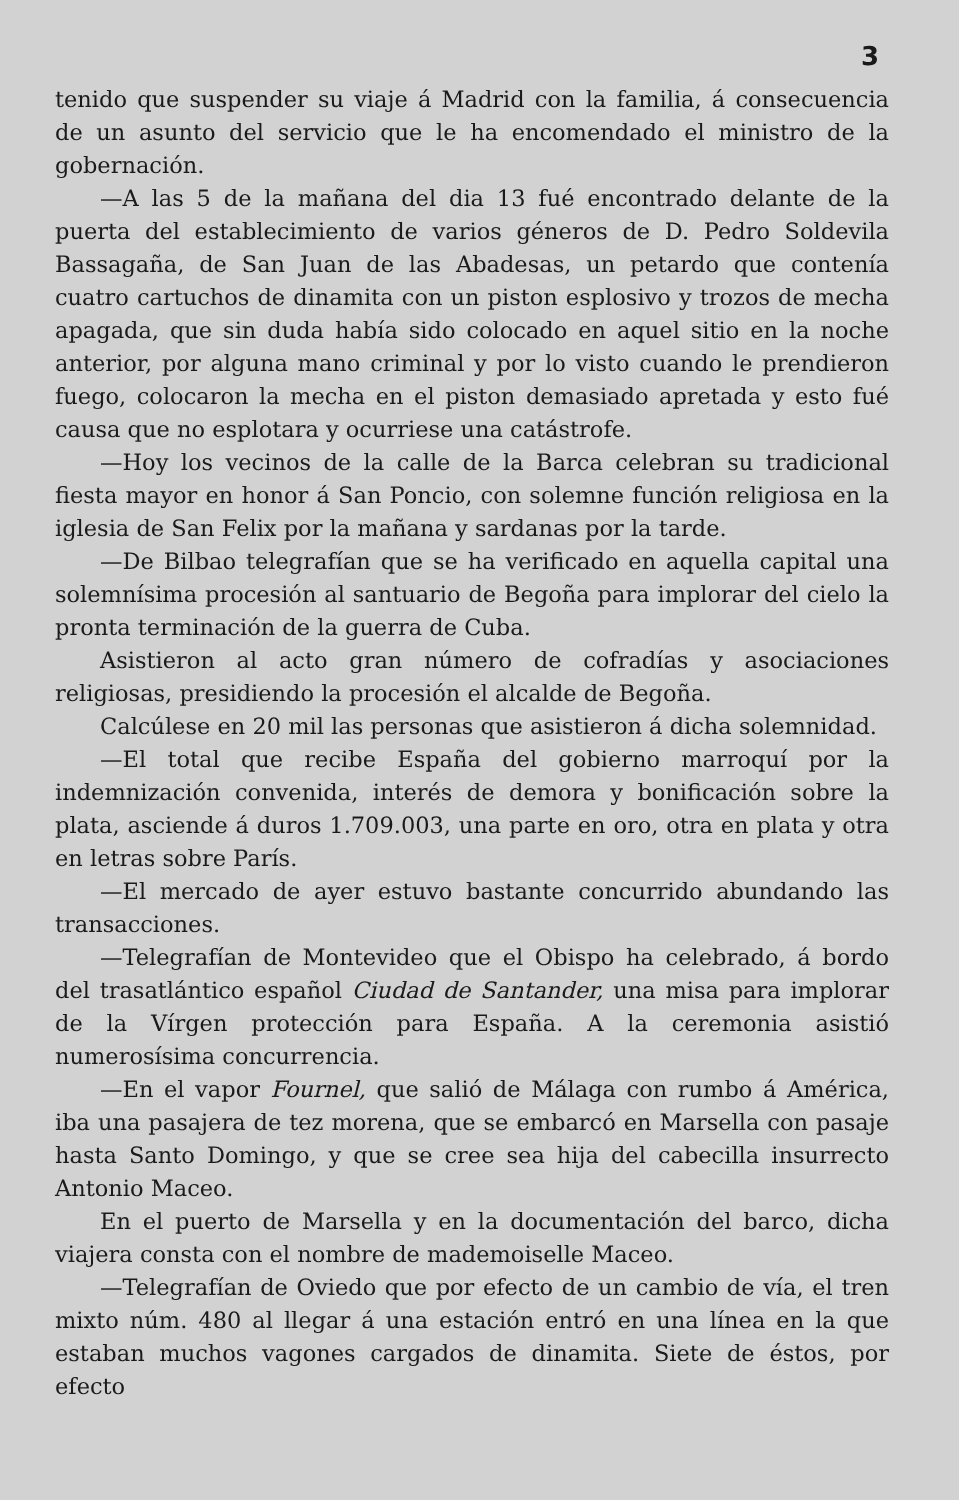3
tenido que suspender su viaje á Madrid con la familia, á consecuencia de un asunto del servicio que le ha encomendado el ministro de la gobernación.
—A las 5 de la mañana del dia 13 fué encontrado delante de la puerta del establecimiento de varios géneros de D. Pedro Soldevila Bassagaña, de San Juan de las Abadesas, un petardo que contenía cuatro cartuchos de dinamita con un piston esplosivo y trozos de mecha apagada, que sin duda había sido colocado en aquel sitio en la noche anterior, por alguna mano criminal y por lo visto cuando le prendieron fuego, colocaron la mecha en el piston demasiado apretada y esto fué causa que no esplotara y ocurriese una catástrofe.
—Hoy los vecinos de la calle de la Barca celebran su tradicional fiesta mayor en honor á San Poncio, con solemne función religiosa en la iglesia de San Felix por la mañana y sardanas por la tarde.
—De Bilbao telegrafían que se ha verificado en aquella capital una solemnísima procesión al santuario de Begoña para implorar del cielo la pronta terminación de la guerra de Cuba.
Asistieron al acto gran número de cofradías y asociaciones religiosas, presidiendo la procesión el alcalde de Begoña.
Calcúlese en 20 mil las personas que asistieron á dicha solemnidad.
—El total que recibe España del gobierno marroquí por la indemnización convenida, interés de demora y bonificación sobre la plata, asciende á duros 1.709.003, una parte en oro, otra en plata y otra en letras sobre París.
—El mercado de ayer estuvo bastante concurrido abundando las transacciones.
—Telegrafían de Montevideo que el Obispo ha celebrado, á bordo del trasatlántico español Ciudad de Santander, una misa para implorar de la Vírgen protección para España. A la ceremonia asistió numerosísima concurrencia.
—En el vapor Fournel, que salió de Málaga con rumbo á América, iba una pasajera de tez morena, que se embarcó en Marsella con pasaje hasta Santo Domingo, y que se cree sea hija del cabecilla insurrecto Antonio Maceo.
En el puerto de Marsella y en la documentación del barco, dicha viajera consta con el nombre de mademoiselle Maceo.
—Telegrafían de Oviedo que por efecto de un cambio de vía, el tren mixto núm. 480 al llegar á una estación entró en una línea en la que estaban muchos vagones cargados de dinamita. Siete de éstos, por efecto